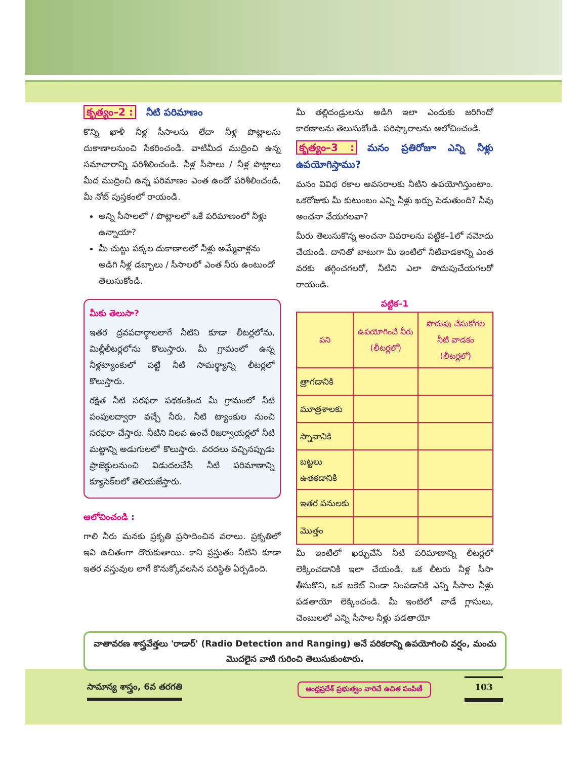కృత్యం–2 : నీటి పరిమాణం
కొన్ని ఖాళీ నీళ్ల సీసాలను లేదా నీళ్ల పొట్లాలను దుకాణాలనుంచి సేకరించండి. వాటిమీద ముద్రించి ఉన్న సమాచారాన్ని పరిశీలించండి. నీళ్ల సీసాలు / నీళ్ల పొట్లాలు మీద ముద్రించి ఉన్న పరిమాణం ఎంత ఉందో పరిశీలించండి, మీ నోట్ పుస్తకంలో రాయండి.
అన్ని సీసాలలో / పొట్లాలలో ఒకే పరిమాణంలో నీళ్లు ఉన్నాయా?
మీ చుట్టు పక్కల దుకాణాలలో నీళ్లు అమ్మేవాళ్లను అడిగి నీళ్ల డబ్బాలు / సీసాలలో ఎంత నీరు ఉంటుందో తెలుసుకోండి.
మీకు తెలుసా?
ఇతర ద్రవపదార్థాలలాగే నీటిని కూడా లీటర్లలోను, మిల్లీలీటర్లలోను కొలుస్తారు. మీ గ్రామంలో ఉన్న నీళ్లట్యాంకులో పట్టే నీటి సామర్థ్యాన్ని లీటర్లలో కొలుస్తారు.
రక్షిత నీటి సరఫరా పథకంకింద మీ గ్రామంలో నీటి పంపులద్వారా వచ్చే నీరు, నీటి ట్యాంకుల నుంచి సరఫరా చేస్తారు. నీటిని నిలవ ఉంచే రిజర్వాయర్లలో నీటి మట్టాన్ని అడుగులలో కొలుస్తారు. వరదలు వచ్చినప్పుడు ప్రాజెక్టులనుంచి విడుదలచేసే నీటి పరిమాణాన్ని క్యూసెక్‌లలో తెలియజేస్తారు.
ఆలోచించండి :
గాలి నీరు మనకు ప్రకృతి ప్రసాదించిన వరాలు. ప్రకృతిలో ఇవి ఉచితంగా దొరుకుతాయి. కాని ప్రస్తుతం నీటిని కూడా ఇతర వస్తువుల లాగే కొనుక్కోవలసిన పరిస్థితి ఏర్పడింది.
మీ తల్లిదండ్రులను అడిగి ఇలా ఎందుకు జరిగిందో కారణాలను తెలుసుకోండి. పరిష్కారాలను ఆలోచించండి.
కృత్యం–3 : మనం ప్రతిరోజూ ఎన్ని నీళ్లు ఉపయోగిస్తాము?
మనం వివిధ రకాల అవసరాలకు నీటిని ఉపయోగిస్తుంటాం. ఒకరోజుకు మీ కుటుంబం ఎన్ని నీళ్లు ఖర్చు పెడుతుంది? నీవు అంచనా వేయగలవా?
మీరు తెలుసుకొన్న అంచనా వివరాలను పట్టిక–1లో నమోదు చేయండి. దానితో బాటుగా మీ ఇంటిలో నీటివాడకాన్ని ఎంత వరకు తగ్గించగలరో, నీటిని ఎలా పొదుపుచేయగలరో రాయండి.
పట్టిక–1
| పని | ఉపయోగించే నీరు (లీటర్లలో) | పొదుపు చేసుకోగల నీటి వాడకం (లీటర్లలో) |
| --- | --- | --- |
| త్రాగడానికి | | |
| మూత్రశాలకు | | |
| స్నానానికి | | |
| బట్టలు ఉతకడానికి | | |
| ఇతర పనులకు | | |
| మొత్తం | | |
మీ ఇంటిలో ఖర్చుచేసే నీటి పరిమాణాన్ని లీటర్లలో లెక్కించడానికి ఇలా చేయండి. ఒక లీటరు నీళ్ల సీసా తీసుకొని, ఒక బకెట్ నిండా నింపడానికి ఎన్ని సీసాల నీళ్లు పడతాయో లెక్కించండి. మీ ఇంటిలో వాడే గ్లాసులు, చెంబులలో ఎన్ని సీసాల నీళ్లు పడతాయో
వాతావరణ శాస్త్రవేత్తలు 'రాడార్' (Radio Detection and Ranging) అనే పరికరాన్ని ఉపయోగించి వర్షం, మంచు మొదలైన వాటి గురించి తెలుసుకుంటారు.
సామాన్య శాస్త్రం, 6వ తరగతి
ఆంధ్రప్రదేశ్ ప్రభుత్వం వారిచే ఉచిత పంపిణీ
103